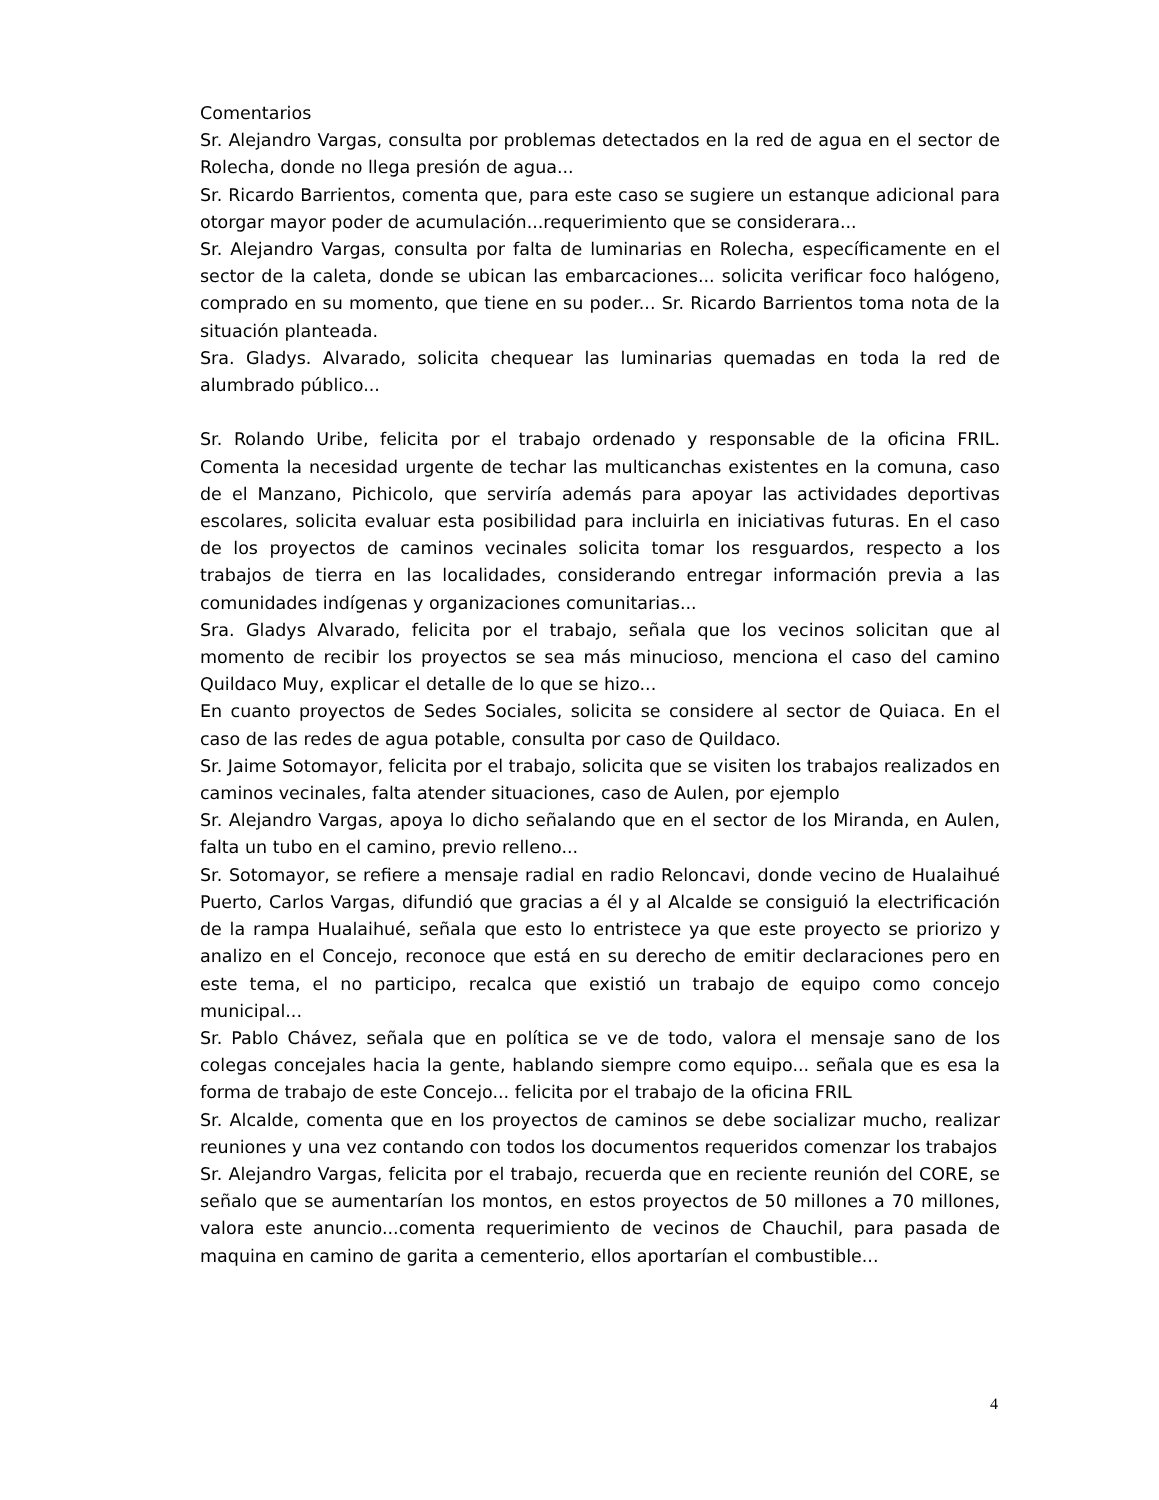Comentarios
Sr. Alejandro Vargas, consulta por problemas detectados en la red de agua en el sector de Rolecha, donde no llega presión de agua...
Sr. Ricardo Barrientos, comenta que, para este caso se sugiere un estanque adicional para otorgar mayor poder de acumulación...requerimiento que se considerara...
Sr. Alejandro Vargas, consulta por falta de luminarias en Rolecha, específicamente en el sector de la caleta, donde se ubican las embarcaciones... solicita verificar foco halógeno, comprado en su momento, que tiene en su poder... Sr. Ricardo Barrientos toma nota de la situación planteada.
Sra. Gladys. Alvarado, solicita chequear las luminarias quemadas en toda la red de alumbrado público...
Sr. Rolando Uribe, felicita por el trabajo ordenado y responsable de la oficina FRIL. Comenta la necesidad urgente de techar las multicanchas existentes en la comuna, caso de el Manzano, Pichicolo, que serviría además para apoyar las actividades deportivas escolares, solicita evaluar esta posibilidad para incluirla en iniciativas futuras. En el caso de los proyectos de caminos vecinales solicita tomar los resguardos, respecto a los trabajos de tierra en las localidades, considerando entregar información previa a las comunidades indígenas y organizaciones comunitarias...
Sra. Gladys Alvarado, felicita por el trabajo, señala que los vecinos solicitan que al momento de recibir los proyectos se sea más minucioso, menciona el caso del camino Quildaco Muy, explicar el detalle de lo que se hizo...
En cuanto proyectos de Sedes Sociales, solicita se considere al sector de Quiaca. En el caso de las redes de agua potable, consulta por caso de Quildaco.
Sr. Jaime Sotomayor, felicita por el trabajo, solicita que se visiten los trabajos realizados en caminos vecinales, falta atender situaciones, caso de Aulen, por ejemplo
Sr. Alejandro Vargas, apoya lo dicho señalando que en el sector de los Miranda, en Aulen, falta un tubo en el camino, previo relleno...
Sr. Sotomayor, se refiere a mensaje radial en radio Reloncavi, donde vecino de Hualaihué Puerto, Carlos Vargas, difundió que gracias a él y al Alcalde se consiguió la electrificación de la rampa Hualaihué, señala que esto lo entristece ya que este proyecto se priorizo y analizo en el Concejo, reconoce que está en su derecho de emitir declaraciones pero en este tema, el no participo, recalca que existió un trabajo de equipo como concejo municipal...
Sr. Pablo Chávez, señala que en política se ve de todo, valora el mensaje sano de los colegas concejales hacia la gente, hablando siempre como equipo... señala que es esa la forma de trabajo de este Concejo... felicita por el trabajo de la oficina FRIL
Sr. Alcalde, comenta que en los proyectos de caminos se debe socializar mucho, realizar reuniones y una vez contando con todos los documentos requeridos comenzar los trabajos
Sr. Alejandro Vargas, felicita por el trabajo, recuerda que en reciente reunión del CORE, se señalo que se aumentarían los montos, en estos proyectos de 50 millones a 70 millones, valora este anuncio...comenta requerimiento de vecinos de Chauchil, para pasada de maquina en camino de garita a cementerio, ellos aportarían el combustible...
4